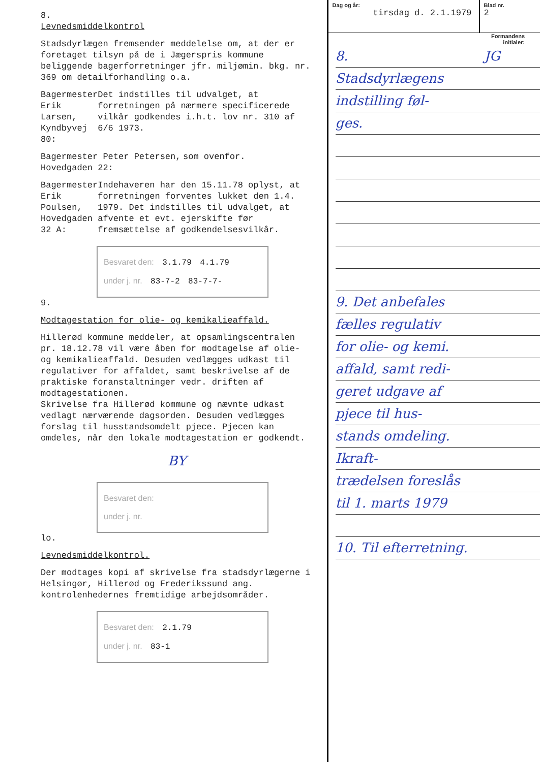8.
Levnedsmiddelkontrol
Stadsdyrlægen fremsender meddelelse om, at der er foretaget tilsyn på de i Jægerspris kommune beliggende bagerforretninger jfr. miljømin. bkg. nr. 369 om detailforhandling o.a.
Bagermester Erik Larsen, Kyndbyvej 80:
Det indstilles til udvalget, at forretningen på nærmere specificerede vilkår godkendes i.h.t. lov nr. 310 af 6/6 1973.
Bagermester Peter Petersen, Hovedgaden 22:
som ovenfor.
Bagermester Erik Poulsen, Hovedgaden 32 A:
Indehaveren har den 15.11.78 oplyst, at forretningen forventes lukket den 1.4. 1979. Det indstilles til udvalget, at afvente et evt. ejerskifte før fremsættelse af godkendelsesvilkår.
Besvaret den: 3.1.79 4.1.79
under j. nr. 83-7-2 83-7-7-
9.
Modtagestation for olie- og kemikalieaffald.
Hillerød kommune meddeler, at opsamlingscentralen pr. 18.12.78 vil være åben for modtagelse af olie- og kemikalieaffald. Desuden vedlægges udkast til regulativer for affaldet, samt beskrivelse af de praktiske foranstaltninger vedr. driften af modtagestationen.
Skrivelse fra Hillerød kommune og nævnte udkast vedlagt nærværende dagsorden. Desuden vedlægges forslag til husstandsomdelt pjece. Pjecen kan omdeles, når den lokale modtagestation er godkendt.
BY
Besvaret den:
under j. nr.
lo.
Levnedsmiddelkontrol.
Der modtages kopi af skrivelse fra stadsdyrlægerne i Helsingør, Hillerød og Frederikssund ang. kontrolenhedernes fremtidige arbejdsområder.
Besvaret den: 2.1.79
under j. nr. 83-1
Dag og år:
tirsdag d. 2.1.1979
Blad nr.
2
Formandens
initialer:
8. JG
Stadsdyrlægens
indstilling føl-
ges.
9. Det anbefales
fælles regulativ
for olie- og kemi.
affald, samt redi-
geret udgave af
pjece til hus-
stands omdeling.
Ikraft-
trædelsen foreslås
til 1. marts 1979
10. Til efterretning.